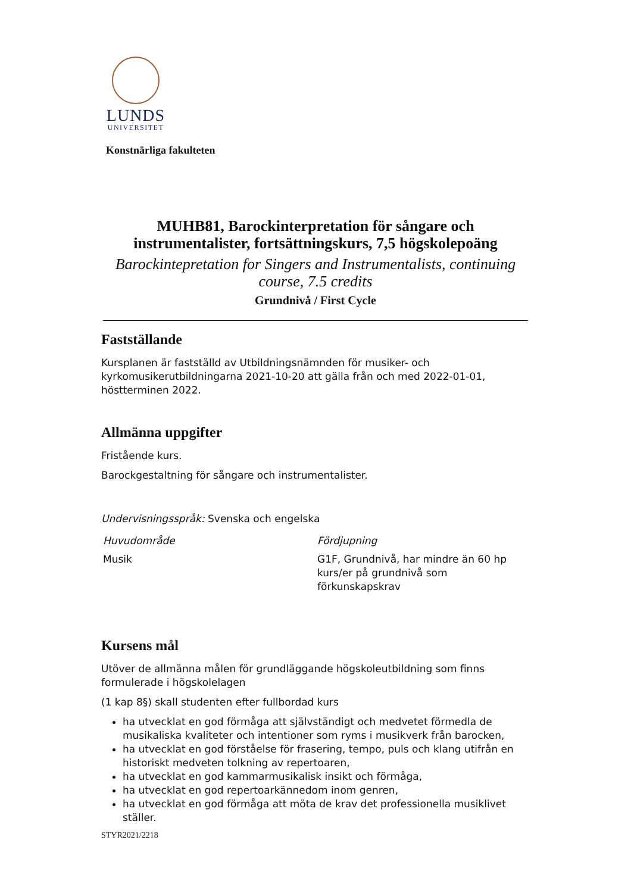LUNDS
UNIVERSITET
Konstnärliga fakulteten
MUHB81, Barockinterpretation för sångare och instrumentalister, fortsättningskurs, 7,5 högskolepoäng
Barockintepretation for Singers and Instrumentalists, continuing course, 7.5 credits
Grundnivå / First Cycle
Fastställande
Kursplanen är fastställd av Utbildningsnämnden för musiker- och kyrkomusikerutbildningarna 2021-10-20 att gälla från och med 2022-01-01, höstterminen 2022.
Allmänna uppgifter
Fristående kurs.
Barockgestaltning för sångare och instrumentalister.
Undervisningsspråk: Svenska och engelska
| Huvudområde | Fördjupning |
| --- | --- |
| Musik | G1F, Grundnivå, har mindre än 60 hp kurs/er på grundnivå som förkunskapskrav |
Kursens mål
Utöver de allmänna målen för grundläggande högskoleutbildning som finns formulerade i högskolelagen
(1 kap 8§) skall studenten efter fullbordad kurs
ha utvecklat en god förmåga att självständigt och medvetet förmedla de musikaliska kvaliteter och intentioner som ryms i musikverk från barocken,
ha utvecklat en god förståelse för frasering, tempo, puls och klang utifrån en historiskt medveten tolkning av repertoaren,
ha utvecklat en god kammarmusikalisk insikt och förmåga,
ha utvecklat en god repertoarkännedom inom genren,
ha utvecklat en god förmåga att möta de krav det professionella musiklivet ställer.
STYR2021/2218